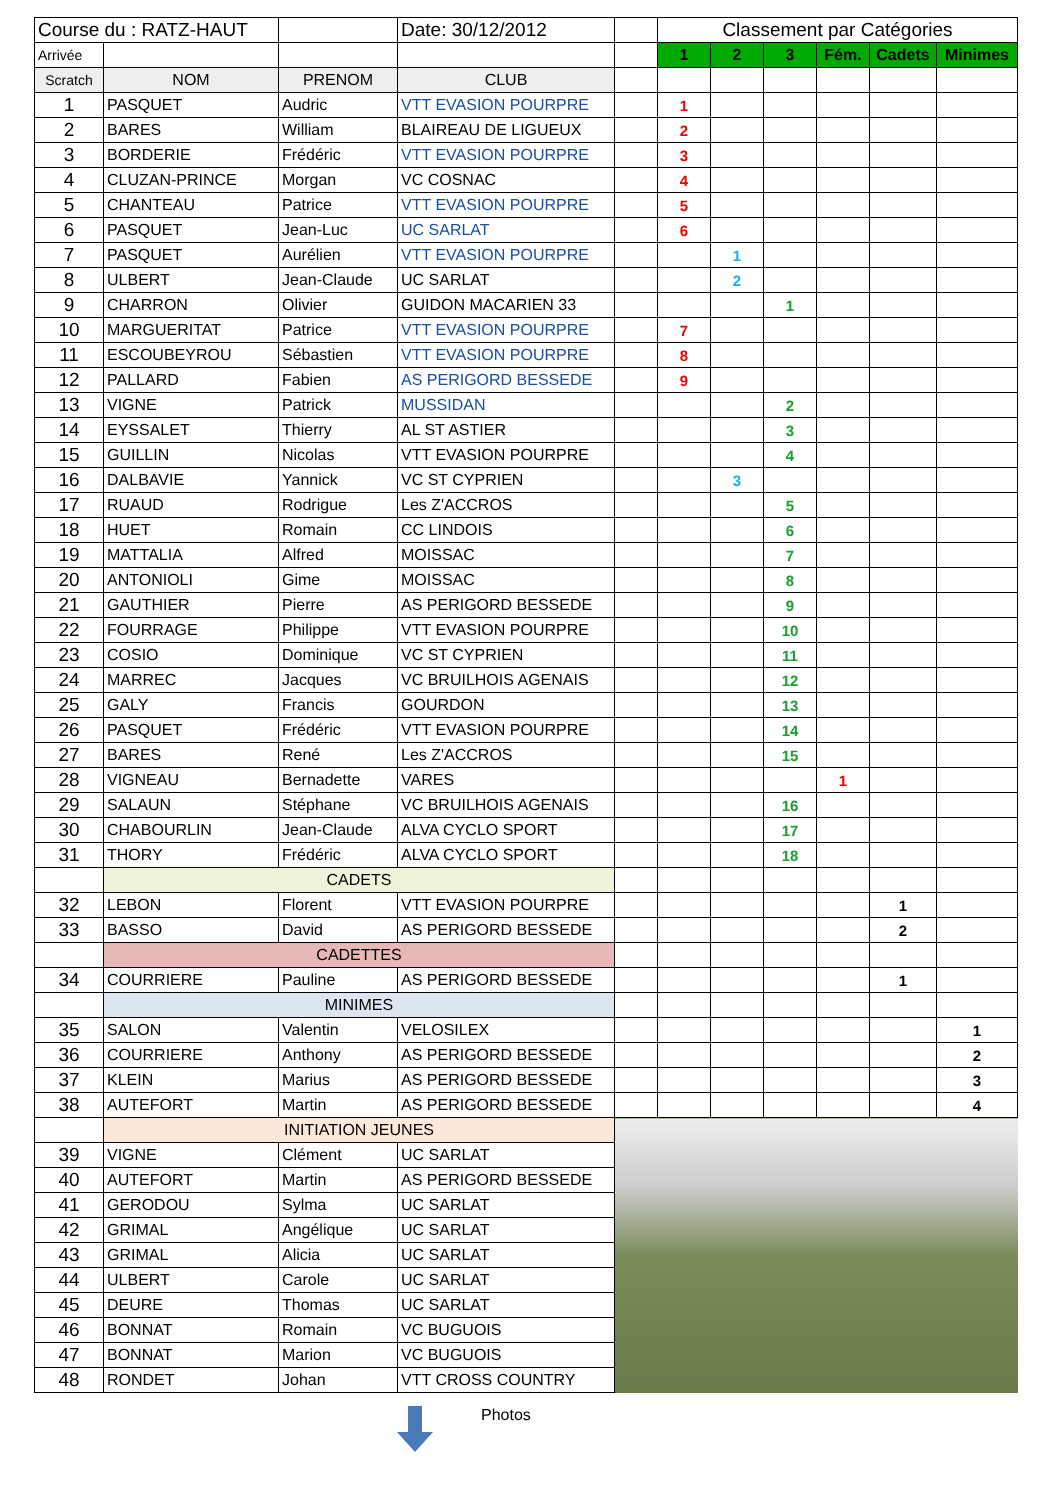| Course du : RATZ-HAUT | | | Date: 30/12/2012 | | Classement par Catégories | | | | | |
| Arrivée | | | | | 1 | 2 | 3 | Fém. | Cadets | Minimes |
| Scratch | NOM | PRENOM | CLUB | | | | | | | |
| 1 | PASQUET | Audric | VTT EVASION POURPRE | | 1 | | | | | |
| 2 | BARES | William | BLAIREAU DE LIGUEUX | | 2 | | | | | |
| 3 | BORDERIE | Frédéric | VTT EVASION POURPRE | | 3 | | | | | |
| 4 | CLUZAN-PRINCE | Morgan | VC COSNAC | | 4 | | | | | |
| 5 | CHANTEAU | Patrice | VTT EVASION POURPRE | | 5 | | | | | |
| 6 | PASQUET | Jean-Luc | UC SARLAT | | 6 | | | | | |
| 7 | PASQUET | Aurélien | VTT EVASION POURPRE | | | 1 | | | | |
| 8 | ULBERT | Jean-Claude | UC SARLAT | | | 2 | | | | |
| 9 | CHARRON | Olivier | GUIDON MACARIEN 33 | | | | 1 | | | |
| 10 | MARGUERITAT | Patrice | VTT EVASION POURPRE | | 7 | | | | | |
| 11 | ESCOUBEYROU | Sébastien | VTT EVASION POURPRE | | 8 | | | | | |
| 12 | PALLARD | Fabien | AS PERIGORD BESSEDE | | 9 | | | | | |
| 13 | VIGNE | Patrick | MUSSIDAN | | | | 2 | | | |
| 14 | EYSSALET | Thierry | AL ST ASTIER | | | | 3 | | | |
| 15 | GUILLIN | Nicolas | VTT EVASION POURPRE | | | | 4 | | | |
| 16 | DALBAVIE | Yannick | VC ST CYPRIEN | | | 3 | | | | |
| 17 | RUAUD | Rodrigue | Les Z'ACCROS | | | | 5 | | | |
| 18 | HUET | Romain | CC LINDOIS | | | | 6 | | | |
| 19 | MATTALIA | Alfred | MOISSAC | | | | 7 | | | |
| 20 | ANTONIOLI | Gime | MOISSAC | | | | 8 | | | |
| 21 | GAUTHIER | Pierre | AS PERIGORD BESSEDE | | | | 9 | | | |
| 22 | FOURRAGE | Philippe | VTT EVASION POURPRE | | | | 10 | | | |
| 23 | COSIO | Dominique | VC ST CYPRIEN | | | | 11 | | | |
| 24 | MARREC | Jacques | VC BRUILHOIS AGENAIS | | | | 12 | | | |
| 25 | GALY | Francis | GOURDON | | | | 13 | | | |
| 26 | PASQUET | Frédéric | VTT EVASION POURPRE | | | | 14 | | | |
| 27 | BARES | René | Les Z'ACCROS | | | | 15 | | | |
| 28 | VIGNEAU | Bernadette | VARES | | | | | 1 | | |
| 29 | SALAUN | Stéphane | VC BRUILHOIS AGENAIS | | | | 16 | | | |
| 30 | CHABOURLIN | Jean-Claude | ALVA CYCLO SPORT | | | | 17 | | | |
| 31 | THORY | Frédéric | ALVA CYCLO SPORT | | | | 18 | | | |
| | CADETS | | | | | | | | | |
| 32 | LEBON | Florent | VTT EVASION POURPRE | | | | | | 1 | |
| 33 | BASSO | David | AS PERIGORD BESSEDE | | | | | | 2 | |
| | CADETTES | | | | | | | | | |
| 34 | COURRIERE | Pauline | AS PERIGORD BESSEDE | | | | | | 1 | |
| | MINIMES | | | | | | | | | |
| 35 | SALON | Valentin | VELOSILEX | | | | | | | 1 |
| 36 | COURRIERE | Anthony | AS PERIGORD BESSEDE | | | | | | | 2 |
| 37 | KLEIN | Marius | AS PERIGORD BESSEDE | | | | | | | 3 |
| 38 | AUTEFORT | Martin | AS PERIGORD BESSEDE | | | | | | | 4 |
| | INITIATION JEUNES | | | | | | | | | |
| 39 | VIGNE | Clément | UC SARLAT | | | | | | | |
| 40 | AUTEFORT | Martin | AS PERIGORD BESSEDE | | | | | | | |
| 41 | GERODOU | Sylma | UC SARLAT | | | | | | | |
| 42 | GRIMAL | Angélique | UC SARLAT | | | | | | | |
| 43 | GRIMAL | Alicia | UC SARLAT | | | | | | | |
| 44 | ULBERT | Carole | UC SARLAT | | | | | | | |
| 45 | DEURE | Thomas | UC SARLAT | | | | | | | |
| 46 | BONNAT | Romain | VC BUGUOIS | | | | | | | |
| 47 | BONNAT | Marion | VC BUGUOIS | | | | | | | |
| 48 | RONDET | Johan | VTT CROSS COUNTRY | | | | | | | |
Photos